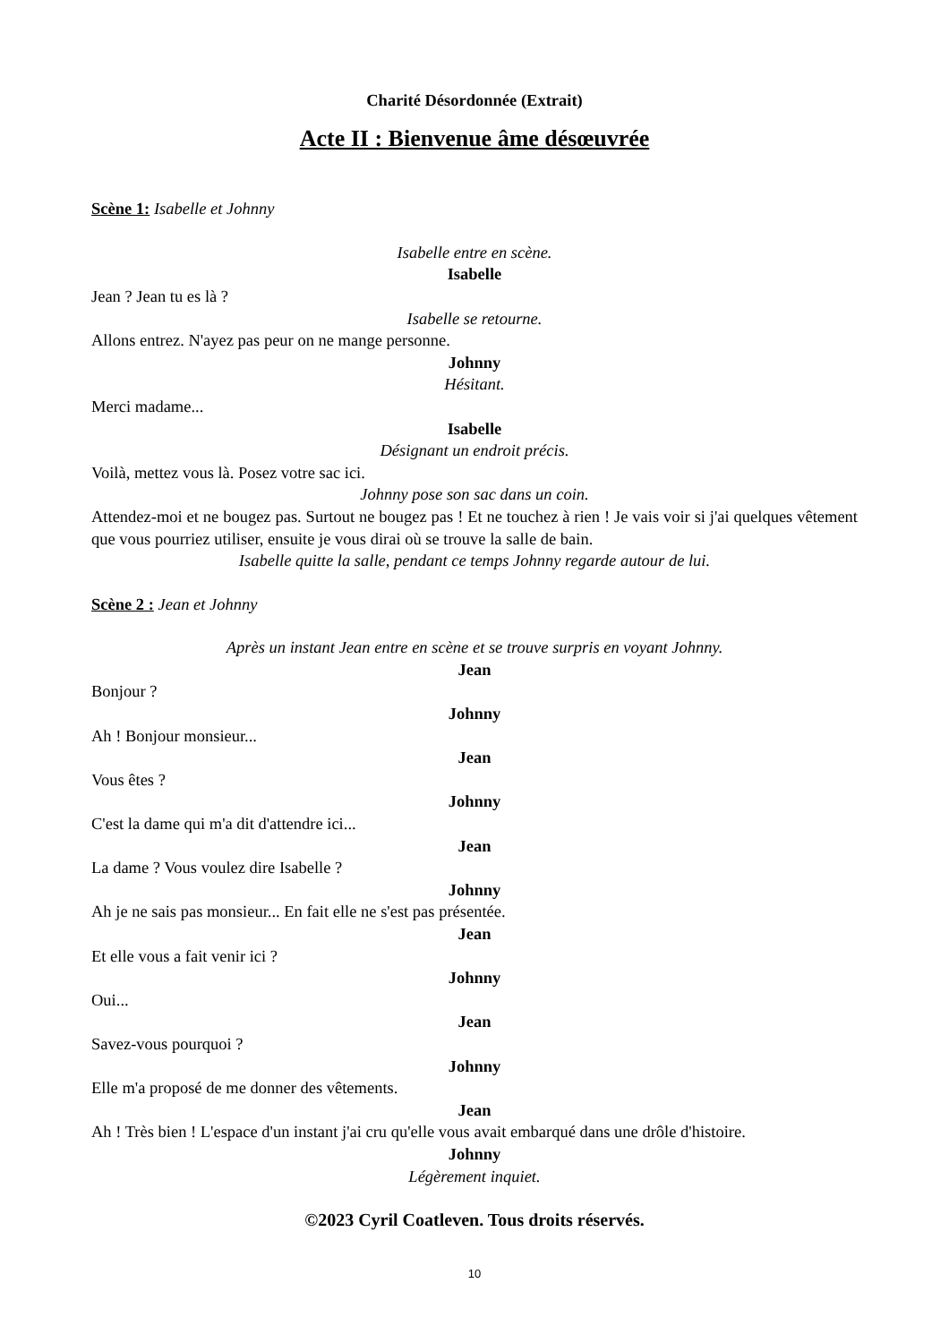Charité Désordonnée (Extrait)
Acte II : Bienvenue âme désœuvrée
Scène 1: Isabelle et Johnny
Isabelle entre en scène.
Isabelle
Jean ? Jean tu es là ?
Isabelle se retourne.
Allons entrez. N'ayez pas peur on ne mange personne.
Johnny
Hésitant.
Merci madame...
Isabelle
Désignant un endroit précis.
Voilà, mettez vous là. Posez votre sac ici.
Johnny pose son sac dans un coin.
Attendez-moi et ne bougez pas. Surtout ne bougez pas ! Et ne touchez à rien ! Je vais voir si j'ai quelques vêtement que vous pourriez utiliser, ensuite je vous dirai où se trouve la salle de bain.
Isabelle quitte la salle, pendant ce temps Johnny regarde autour de lui.
Scène 2 : Jean et Johnny
Après un instant Jean entre en scène et se trouve surpris en voyant Johnny.
Jean
Bonjour ?
Johnny
Ah ! Bonjour monsieur...
Jean
Vous êtes ?
Johnny
C'est la dame qui m'a dit d'attendre ici...
Jean
La dame ? Vous voulez dire Isabelle ?
Johnny
Ah je ne sais pas monsieur... En fait elle ne s'est pas présentée.
Jean
Et elle vous a fait venir ici ?
Johnny
Oui...
Jean
Savez-vous pourquoi ?
Johnny
Elle m'a proposé de me donner des vêtements.
Jean
Ah ! Très bien ! L'espace d'un instant j'ai cru qu'elle vous avait embarqué dans une drôle d'histoire.
Johnny
Légèrement inquiet.
©2023 Cyril Coatleven. Tous droits réservés.
10